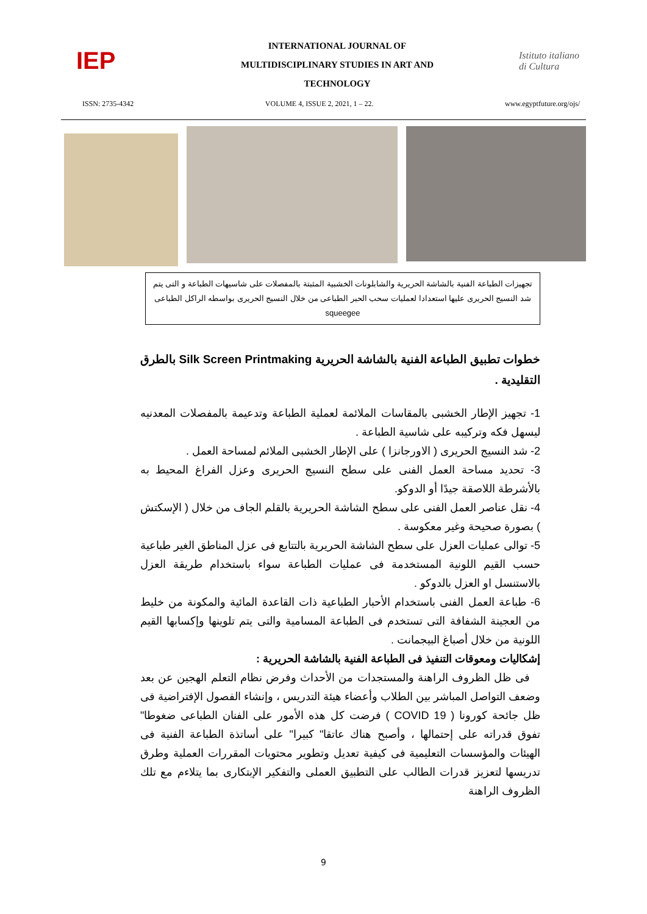IEP
INTERNATIONAL JOURNAL OF
MULTIDISCIPLINARY STUDIES IN ART AND
TECHNOLOGY
Istituto italiano di Cultura
ISSN: 2735-4342 VOLUME 4, ISSUE 2, 2021, 1 – 22. www.egyptfuture.org/ojs/
تجهيزات الطباعة الفنية بالشاشة الحريرية والشابلونات الخشبية المثبتة بالمفصلات على شاسيهات الطباعة و التى يتم شد النسيج الحريرى عليها استعدادا لعمليات سحب الحبر الطباعى من خلال النسيج الحريرى بواسطه الراكل الطباعى squeegee
خطوات تطبيق الطباعة الفنية بالشاشة الحريرية Silk Screen Printmaking بالطرق التقليدية .
1- تجهيز الإطار الخشبى بالمقاسات الملائمة لعملية الطباعة وتدعيمة بالمفصلات المعدنيه ليسهل فكه وتركيبه على شاسية الطباعة .
2- شد النسيج الحريرى ( الاورجانزا ) على الإطار الخشبى الملائم لمساحة العمل .
3- تحديد مساحة العمل الفنى على سطح النسيج الحريرى وعزل الفراغ المحيط به بالأشرطة اللاصقة جيدًا أو الدوكو.
4- نقل عناصر العمل الفنى على سطح الشاشة الحريرية بالقلم الجاف من خلال ( الإسكتش ) بصورة صحيحة وغير معكوسة .
5- توالى عمليات العزل على سطح الشاشة الحريرية بالتتابع فى عزل المناطق الغير طباعية حسب القيم اللونية المستخدمة فى عمليات الطباعة سواء باستخدام طريقة العزل بالاستنسل او العزل بالدوكو .
6- طباعة العمل الفنى باستخدام الأحبار الطباعية ذات القاعدة المائية والمكونة من خليط من العجينة الشفافة التى تستخدم فى الطباعة المسامية والتى يتم تلوينها وإكسابها القيم اللونية من خلال أصباغ البيجمانت .
إشكاليات ومعوقات التنفيذ فى الطباعة الفنية بالشاشة الحريرية :
فى ظل الظروف الراهنة والمستجدات من الأحداث وفرض نظام التعلم الهجين عن بعد وضعف التواصل المباشر بين الطلاب وأعضاء هيئة التدريس ، وإنشاء الفصول الإفتراضية فى ظل جائحة كورونا ( COVID 19 ) فرضت كل هذه الأمور على الفنان الطباعى ضغوطا" تفوق قدراته على إحتمالها ، وأصبح هناك عاتقا" كبيرا" على أساتذة الطباعة الفنية فى الهيئات والمؤسسات التعليمية فى كيفية تعديل وتطوير محتويات المقررات العملية وطرق تدريسها لتعزيز قدرات الطالب على التطبيق العملى والتفكير الإبتكارى بما يتلاءم مع تلك الظروف الراهنة
9